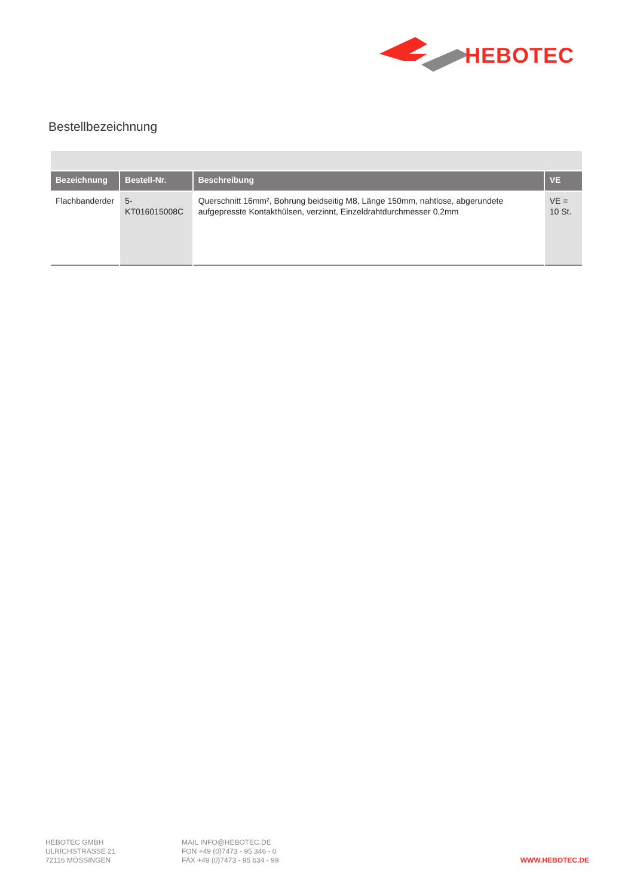HEBOTEC
Bestellbezeichnung
| Bezeichnung | Bestell-Nr. | Beschreibung | VE |
| --- | --- | --- | --- |
| Flachbanderder | 5-KT016015008C | Querschnitt 16mm², Bohrung beidseitig M8, Länge 150mm, nahtlose, abgerundete aufgepresste Kontakthülsen, verzinnt, Einzeldrahtdurchmesser 0,2mm | VE = 10 St. |
HEBOTEC GMBH
ULRICHSTRASSE 21
72116 MÖSSINGEN
MAIL INFO@HEBOTEC.DE
FON +49 (0)7473 - 95 346 - 0
FAX +49 (0)7473 - 95 634 - 99
WWW.HEBOTEC.DE